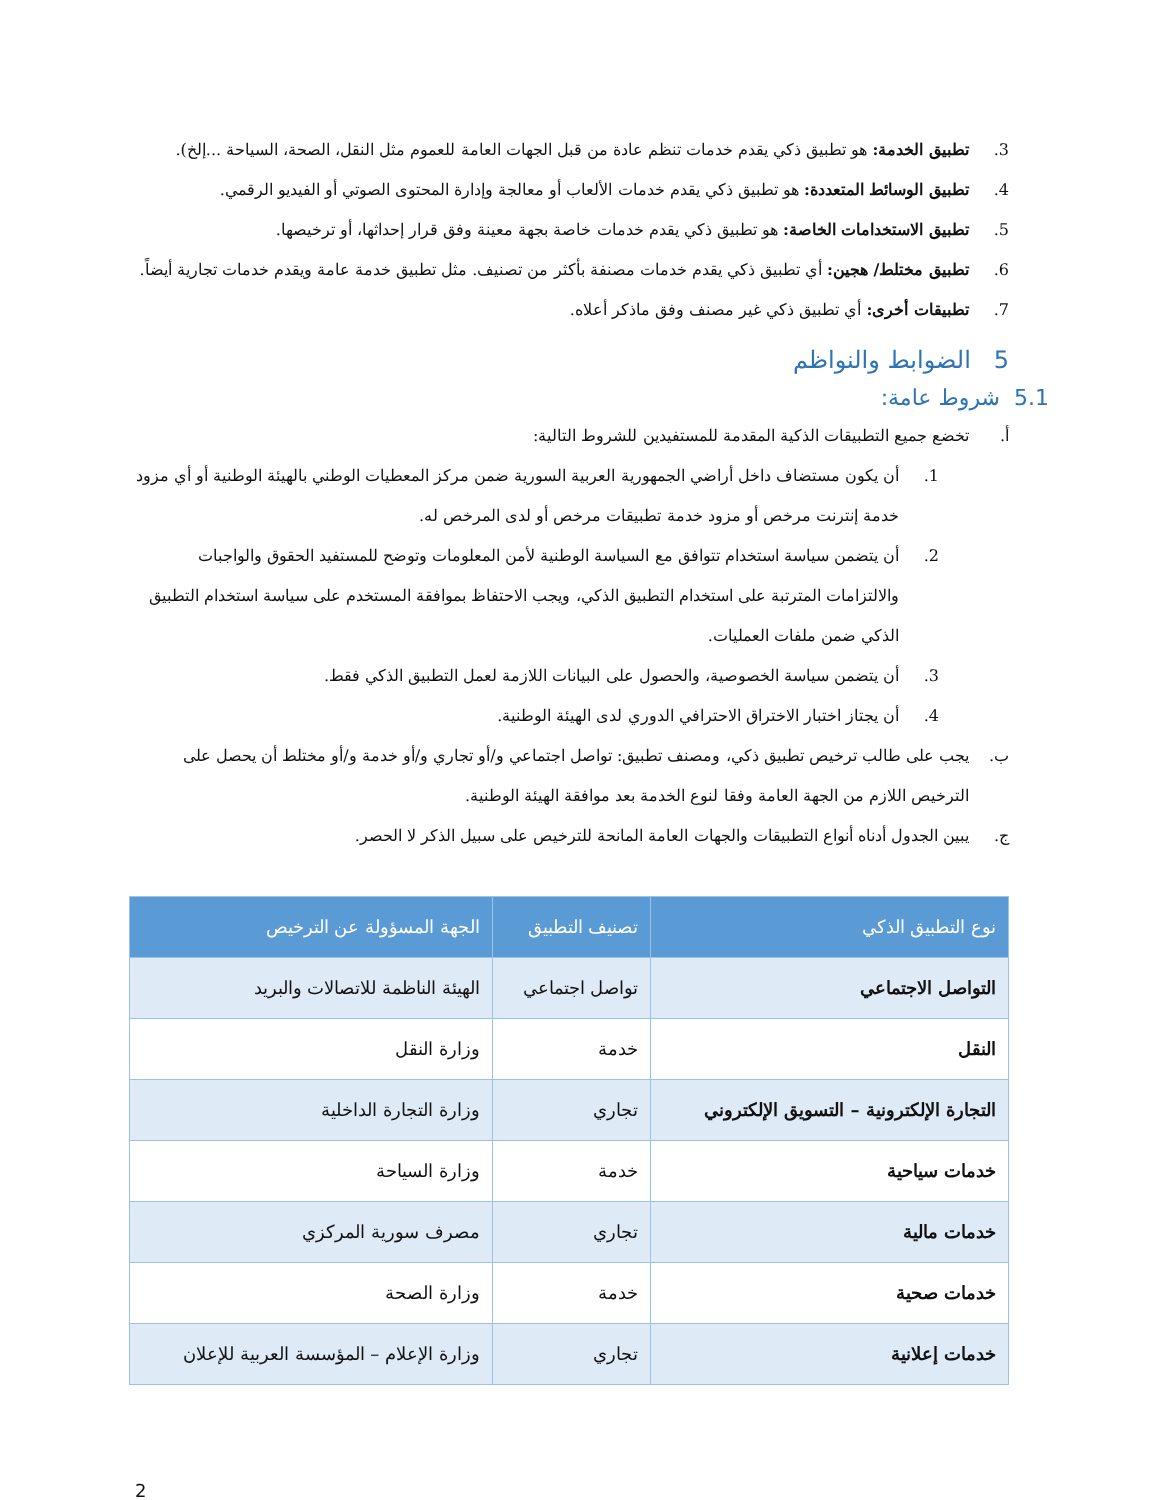3. تطبيق الخدمة: هو تطبيق ذكي يقدم خدمات تنظم عادة من قبل الجهات العامة للعموم مثل النقل، الصحة، السياحة ...إلخ).
4. تطبيق الوسائط المتعددة: هو تطبيق ذكي يقدم خدمات الألعاب أو معالجة وإدارة المحتوى الصوتي أو الفيديو الرقمي.
5. تطبيق الاستخدامات الخاصة: هو تطبيق ذكي يقدم خدمات خاصة بجهة معينة وفق قرار إحداثها، أو ترخيصها.
6. تطبيق مختلط/ هجين: أي تطبيق ذكي يقدم خدمات مصنفة بأكثر من تصنيف. مثل تطبيق خدمة عامة ويقدم خدمات تجارية أيضاً.
7. تطبيقات أخرى: أي تطبيق ذكي غير مصنف وفق ماذكر أعلاه.
5 الضوابط والنواظم
5.1 شروط عامة:
أ. تخضع جميع التطبيقات الذكية المقدمة للمستفيدين للشروط التالية:
1. أن يكون مستضاف داخل أراضي الجمهورية العربية السورية ضمن مركز المعطيات الوطني بالهيئة الوطنية أو أي مزود خدمة إنترنت مرخص أو مزود خدمة تطبيقات مرخص أو لدى المرخص له.
2. أن يتضمن سياسة استخدام تتوافق مع السياسة الوطنية لأمن المعلومات وتوضح للمستفيد الحقوق والواجبات والالتزامات المترتبة على استخدام التطبيق الذكي، ويجب الاحتفاظ بموافقة المستخدم على سياسة استخدام التطبيق الذكي ضمن ملفات العمليات.
3. أن يتضمن سياسة الخصوصية، والحصول على البيانات اللازمة لعمل التطبيق الذكي فقط.
4. أن يجتاز اختبار الاختراق الاحترافي الدوري لدى الهيئة الوطنية.
ب. يجب على طالب ترخيص تطبيق ذكي، ومصنف تطبيق: تواصل اجتماعي و/أو تجاري و/أو خدمة و/أو مختلط أن يحصل على الترخيص اللازم من الجهة العامة وفقا لنوع الخدمة بعد موافقة الهيئة الوطنية.
ج. يبين الجدول أدناه أنواع التطبيقات والجهات العامة المانحة للترخيص على سبيل الذكر لا الحصر.
| نوع التطبيق الذكي | تصنيف التطبيق | الجهة المسؤولة عن الترخيص |
| --- | --- | --- |
| التواصل الاجتماعي | تواصل اجتماعي | الهيئة الناظمة للاتصالات والبريد |
| النقل | خدمة | وزارة النقل |
| التجارة الإلكترونية – التسويق الإلكتروني | تجاري | وزارة التجارة الداخلية |
| خدمات سياحية | خدمة | وزارة السياحة |
| خدمات مالية | تجاري | مصرف سورية المركزي |
| خدمات صحية | خدمة | وزارة الصحة |
| خدمات إعلانية | تجاري | وزارة الإعلام – المؤسسة العربية للإعلان |
2